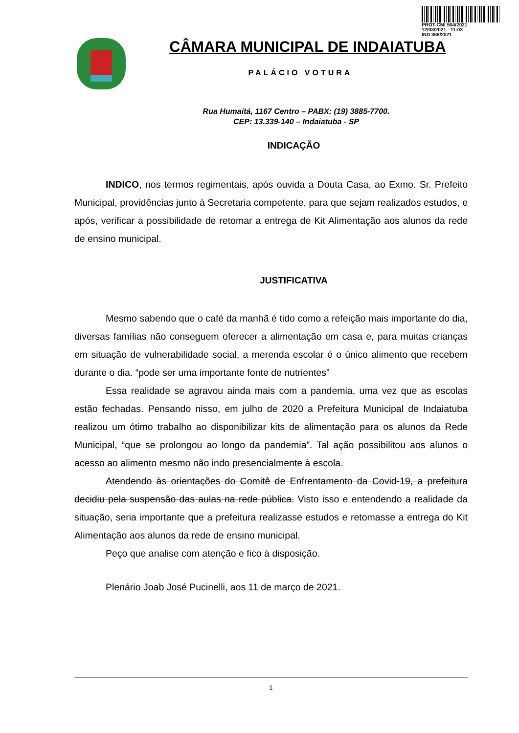PROT-CMI 504/2021
12/03/2021 - 11:03
IND 368/2021
CÂMARA MUNICIPAL DE INDAIATUBA
PALÁCIO VOTURA
Rua Humaitá, 1167 Centro – PABX: (19) 3885-7700.
CEP: 13.339-140 – Indaiatuba - SP
INDICAÇÃO
INDICO, nos termos regimentais, após ouvida a Douta Casa, ao Exmo. Sr. Prefeito Municipal, providências junto à Secretaria competente, para que sejam realizados estudos, e após, verificar a possibilidade de retomar a entrega de Kit Alimentação aos alunos da rede de ensino municipal.
JUSTIFICATIVA
Mesmo sabendo que o café da manhã é tido como a refeição mais importante do dia, diversas famílias não conseguem oferecer a alimentação em casa e, para muitas crianças em situação de vulnerabilidade social, a merenda escolar é o único alimento que recebem durante o dia. “pode ser uma importante fonte de nutrientes”
Essa realidade se agravou ainda mais com a pandemia, uma vez que as escolas estão fechadas. Pensando nisso, em julho de 2020 a Prefeitura Municipal de Indaiatuba realizou um ótimo trabalho ao disponibilizar kits de alimentação para os alunos da Rede Municipal, “que se prolongou ao longo da pandemia”. Tal ação possibilitou aos alunos o acesso ao alimento mesmo não indo presencialmente à escola.
Atendendo às orientações do Comitê de Enfrentamento da Covid-19, a prefeitura decidiu pela suspensão das aulas na rede pública. Visto isso e entendendo a realidade da situação, seria importante que a prefeitura realizasse estudos e retomasse a entrega do Kit Alimentação aos alunos da rede de ensino municipal.
Peço que analise com atenção e fico à disposição.
Plenário Joab José Pucinelli, aos 11 de março de 2021.
1